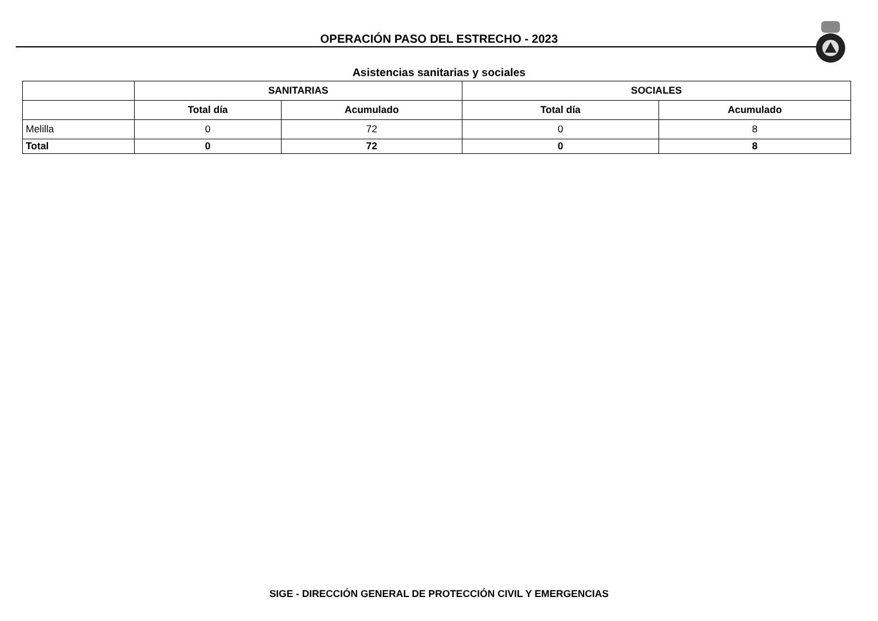OPERACIÓN PASO DEL ESTRECHO - 2023
Asistencias sanitarias y sociales
| | SANITARIAS | | SOCIALES | |
| --- | --- | --- | --- | --- |
| | Total día | Acumulado | Total día | Acumulado |
| Melilla | 0 | 72 | 0 | 8 |
| Total | 0 | 72 | 0 | 8 |
SIGE - DIRECCIÓN GENERAL DE PROTECCIÓN CIVIL Y EMERGENCIAS